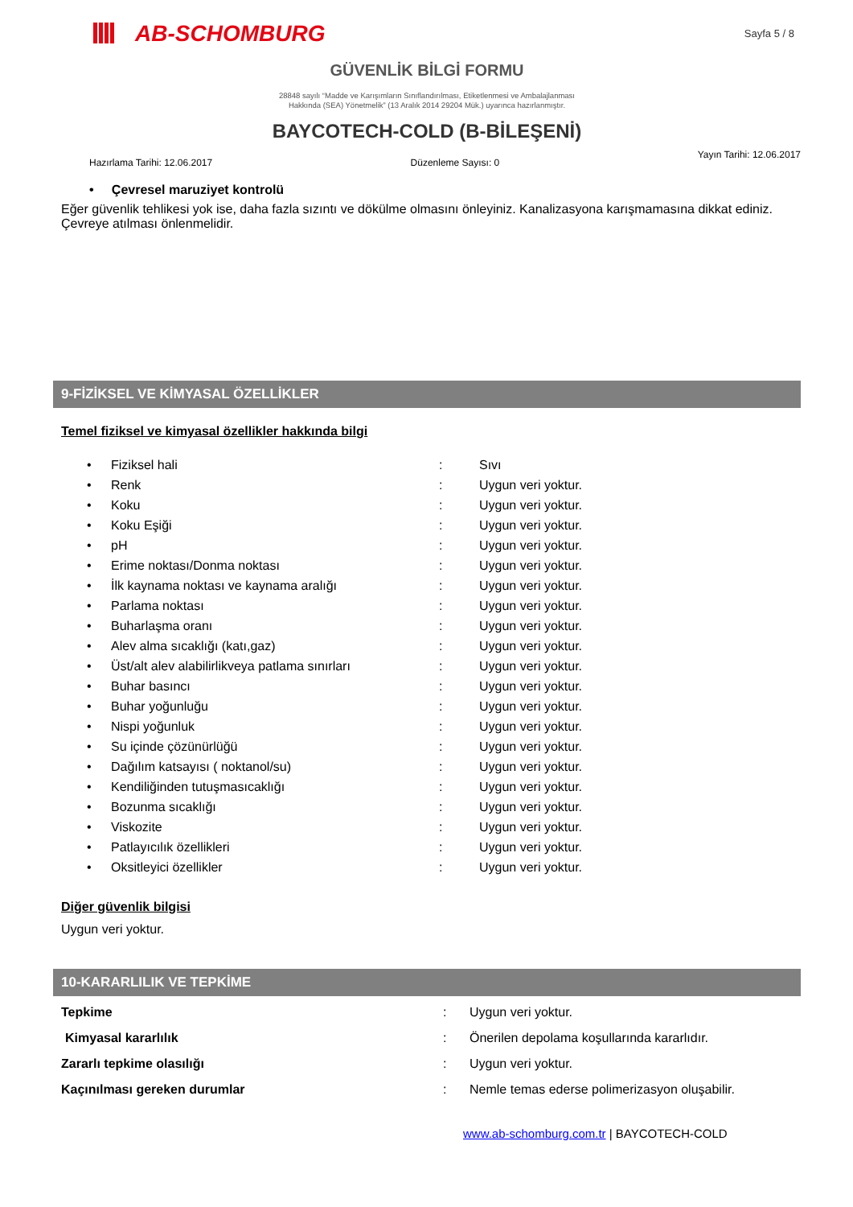AB-SCHOMBURG
Sayfa 5 / 8
GÜVENLİK BİLGİ FORMU
28848 sayılı “Madde ve Karışımların Sınıflandırılması, Etiketlenmesi ve Ambalajlanması
Hakkında (SEA) Yönetmelik” (13 Aralık 2014 29204 Mük.) uyarınca hazırlanmıştır.
BAYCOTECH-COLD (B-BİLEŞENİ)
Hazırlama Tarihi: 12.06.2017 Düzenleme Sayısı: 0 Yayın Tarihi: 12.06.2017
• Çevresel maruziyet kontrolü
Eğer güvenlik tehlikesi yok ise, daha fazla sızıntı ve dökülme olmasını önleyiniz. Kanalizasyona karışmamasına dikkat ediniz. Çevreye atılması önlenmelidir.
9-FİZİKSEL VE KİMYASAL ÖZELLİKLER
Temel fiziksel ve kimyasal özellikler hakkında bilgi
| • | Fiziksel hali | : | Sıvı |
| • | Renk | : | Uygun veri yoktur. |
| • | Koku | : | Uygun veri yoktur. |
| • | Koku Eşiği | : | Uygun veri yoktur. |
| • | pH | : | Uygun veri yoktur. |
| • | Erime noktası/Donma noktası | : | Uygun veri yoktur. |
| • | İlk kaynama noktası ve kaynama aralığı | : | Uygun veri yoktur. |
| • | Parlama noktası | : | Uygun veri yoktur. |
| • | Buharlaşma oranı | : | Uygun veri yoktur. |
| • | Alev alma sıcaklığı (katı,gaz) | : | Uygun veri yoktur. |
| • | Üst/alt alev alabilirlikveya patlama sınırları | : | Uygun veri yoktur. |
| • | Buhar basıncı | : | Uygun veri yoktur. |
| • | Buhar yoğunluğu | : | Uygun veri yoktur. |
| • | Nispi yoğunluk | : | Uygun veri yoktur. |
| • | Su içinde çözünürlüğü | : | Uygun veri yoktur. |
| • | Dağılım katsayısı ( noktanol/su) | : | Uygun veri yoktur. |
| • | Kendiliğinden tutuşmasıcaklığı | : | Uygun veri yoktur. |
| • | Bozunma sıcaklığı | : | Uygun veri yoktur. |
| • | Viskozite | : | Uygun veri yoktur. |
| • | Patlayıcılık özellikleri | : | Uygun veri yoktur. |
| • | Oksitleyici özellikler | : | Uygun veri yoktur. |
Diğer güvenlik bilgisi
Uygun veri yoktur.
10-KARARLILIK VE TEPKİME
| Tepkime | : | Uygun veri yoktur. |
| Kimyasal kararlılık | : | Önerilen depolama koşullarında kararlıdır. |
| Zararlı tepkime olasılığı | : | Uygun veri yoktur. |
| Kaçınılması gereken durumlar | : | Nemle temas ederse polimerizasyon oluşabilir. |
www.ab-schomburg.com.tr | BAYCOTECH-COLD